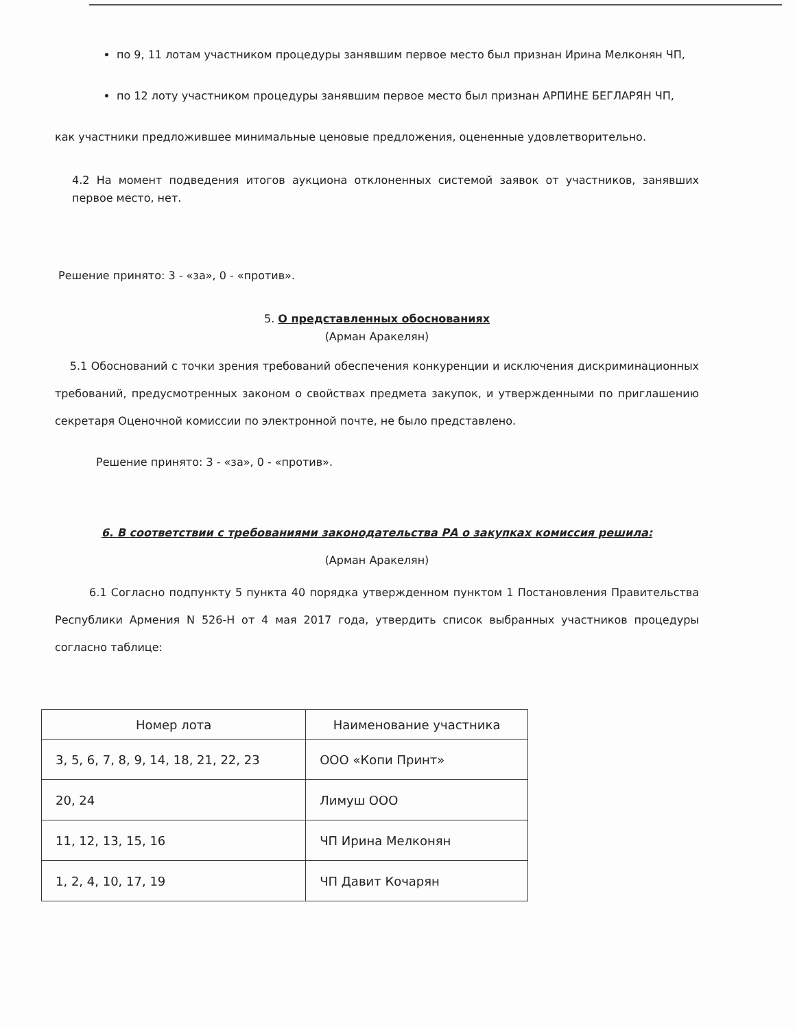по 9, 11 лотам участником процедуры занявшим первое место был признан Ирина Мелконян ЧП,
по 12 лоту участником процедуры занявшим первое место был признан АРПИНЕ БЕГЛАРЯН ЧП,
как участники предложившее минимальные ценовые предложения, оцененные удовлетворительно.
4.2 На момент подведения итогов аукциона отклоненных системой заявок от участников, занявших первое место, нет.
Решение принято: 3 - «за», 0 - «против».
5. О представленных обоснованиях
(Арман Аракелян)
5.1 Обоснований с точки зрения требований обеспечения конкуренции и исключения дискриминационных требований, предусмотренных законом о свойствах предмета закупок, и утвержденными по приглашению секретаря Оценочной комиссии по электронной почте, не было представлено.
Решение принято: 3 - «за», 0 - «против».
6. В соответствии с требованиями законодательства РА о закупках комиссия решила:
(Арман Аракелян)
6.1 Согласно подпункту 5 пункта 40 порядка утвержденном пунктом 1 Постановления Правительства Республики Армения N 526-Н от 4 мая 2017 года, утвердить список выбранных участников процедуры согласно таблице:
| Номер лота | Наименование участника |
| --- | --- |
| 3, 5, 6, 7, 8, 9, 14, 18, 21, 22, 23 | ООО «Копи Принт» |
| 20, 24 | Лимуш ООО |
| 11, 12, 13, 15, 16 | ЧП Ирина Мелконян |
| 1, 2, 4, 10, 17, 19 | ЧП Давит Кочарян |